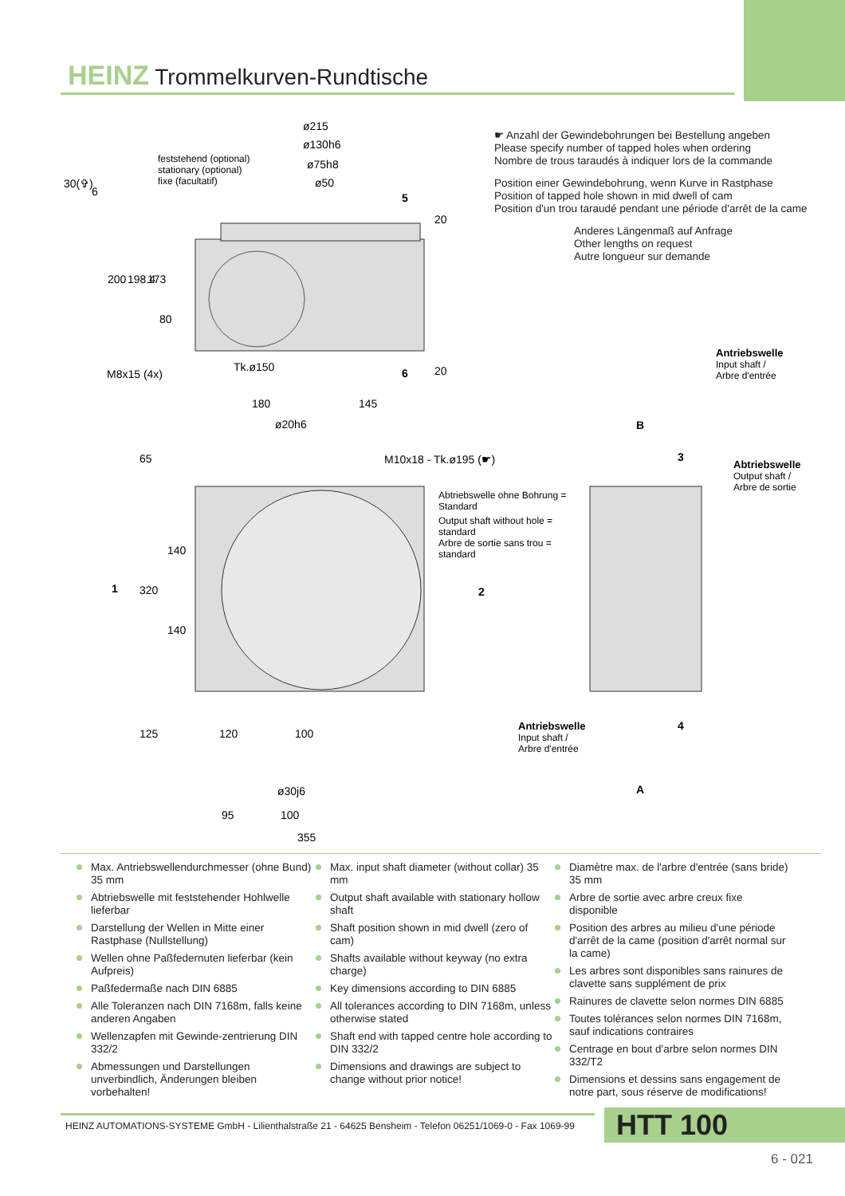HEINZ Trommelkurven-Rundtische
☛ Anzahl der Gewindebohrungen bei Bestellung angeben
Please specify number of tapped holes when ordering
Nombre de trous taraudés à indiquer lors de la commande
Position einer Gewindebohrung, wenn Kurve in Rastphase
Position of tapped hole shown in mid dwell of cam
Position d'un trou taraudé pendant une période d'arrêt de la came
Anderes Längenmaß auf Anfrage
Other lengths on request
Autre longueur sur demande
ø215
ø130h6
ø75h8
ø50
feststehend (optional)
stationary (optional)
fixe (facultatif)
M8x15 (4x)
Tk.ø150
180
145
ø20h6
M10x18 - Tk.ø195 (☛)
Abtriebswelle ohne Bohrung =
Standard
Output shaft without hole =
standard
Arbre de sortie sans trou =
standard
Antriebswelle
Input shaft /
Arbre d'entrée
Abtriebswelle
Output shaft /
Arbre de sortie
Antriebswelle
Input shaft /
Arbre d'entrée
ø30j6
95
100
355
200
198.4
173
80
65
140
320
140
125
120
100
B
A
1
2
3
4
5
6
30(✞)
6
20
20
Max. Antriebswellendurchmesser (ohne Bund) 35 mm
Abtriebswelle mit feststehender Hohlwelle lieferbar
Darstellung der Wellen in Mitte einer Rastphase (Nullstellung)
Wellen ohne Paßfedernuten lieferbar (kein Aufpreis)
Paßfedermaße nach DIN 6885
Alle Toleranzen nach DIN 7168m, falls keine anderen Angaben
Wellenzapfen mit Gewinde-zentrierung DIN 332/2
Abmessungen und Darstellungen unverbindlich, Änderungen bleiben vorbehalten!
Max. input shaft diameter (without collar) 35 mm
Output shaft available with stationary hollow shaft
Shaft position shown in mid dwell (zero of cam)
Shafts available without keyway (no extra charge)
Key dimensions according to DIN 6885
All tolerances according to DIN 7168m, unless otherwise stated
Shaft end with tapped centre hole according to DIN 332/2
Dimensions and drawings are subject to change without prior notice!
Diamètre max. de l'arbre d'entrée (sans bride) 35 mm
Arbre de sortie avec arbre creux fixe disponible
Position des arbres au milieu d'une période d'arrêt de la came (position d'arrêt normal sur la came)
Les arbres sont disponibles sans rainures de clavette sans supplément de prix
Rainures de clavette selon normes DIN 6885
Toutes tolérances selon normes DIN 7168m, sauf indications contraires
Centrage en bout d'arbre selon normes DIN 332/T2
Dimensions et dessins sans engagement de notre part, sous réserve de modifications!
HEINZ AUTOMATIONS-SYSTEME GmbH - Lilienthalstraße 21 - 64625 Bensheim - Telefon 06251/1069-0 - Fax 1069-99
HTT 100
6 - 021